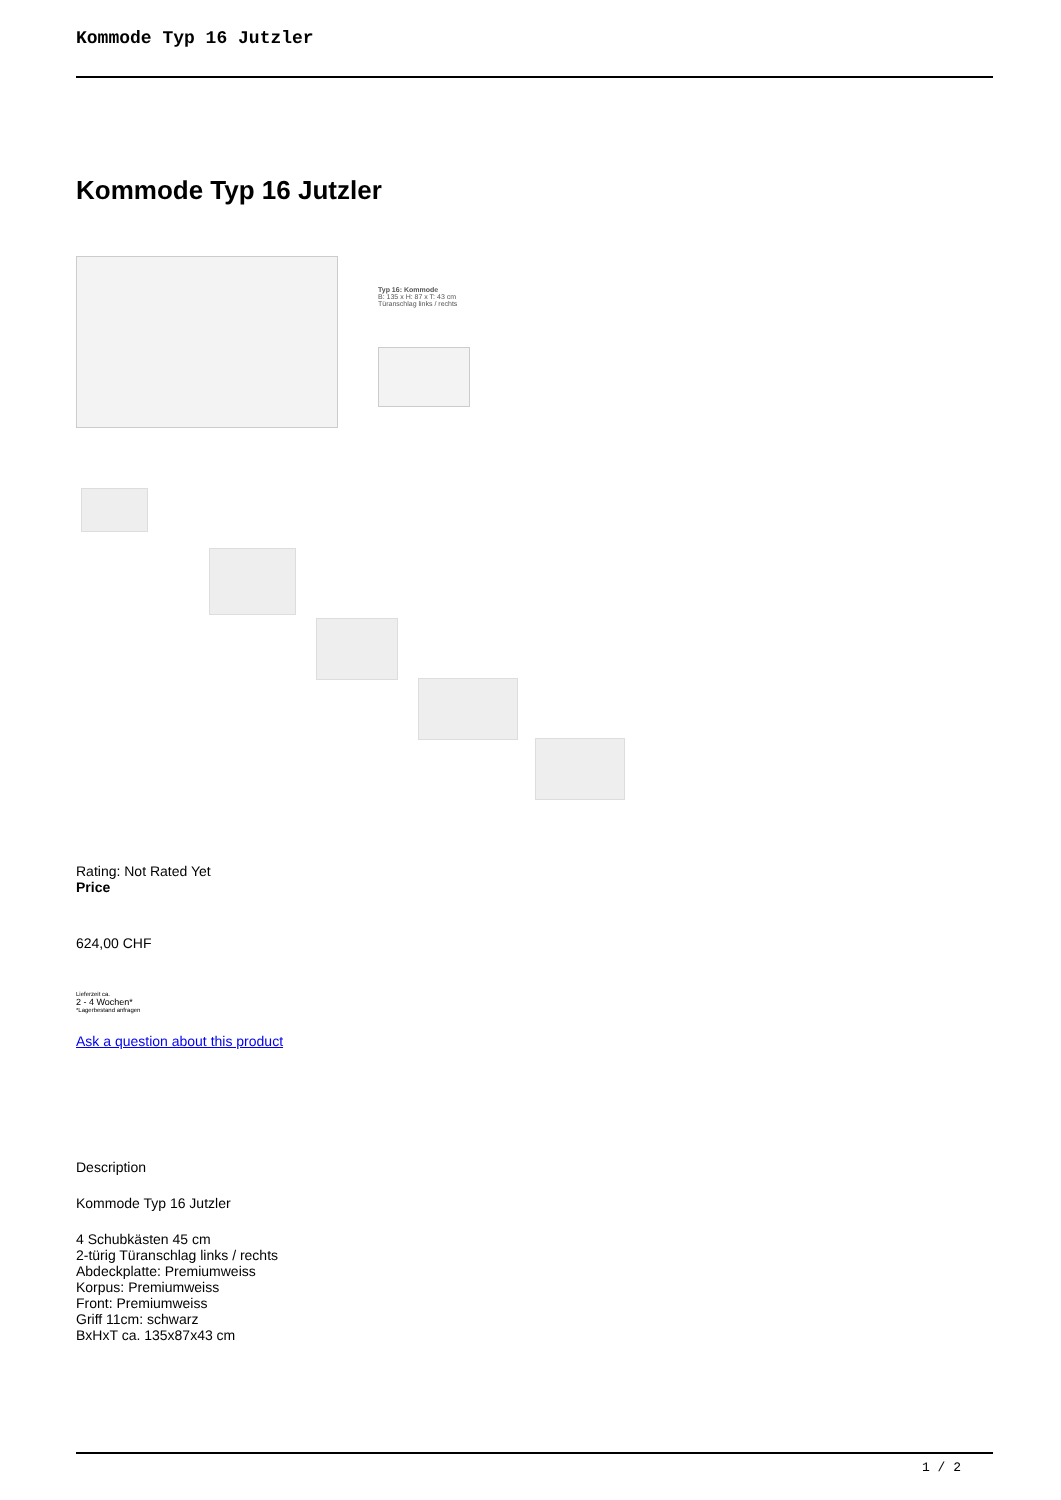Kommode Typ 16 Jutzler
Kommode Typ 16 Jutzler
Typ 16: Kommode
B: 135 x H: 87 x T: 43 cm
Türanschlag links / rechts
Rating: Not Rated Yet
Price
624,00 CHF
Lieferzeit ca.
2 - 4 Wochen*
*Lagerbestand anfragen
Ask a question about this product
Description
Kommode Typ 16 Jutzler
4 Schubkästen 45 cm
2-türig Türanschlag links / rechts
Abdeckplatte: Premiumweiss
Korpus: Premiumweiss
Front: Premiumweiss
Griff 11cm: schwarz
BxHxT ca. 135x87x43 cm
1 / 2